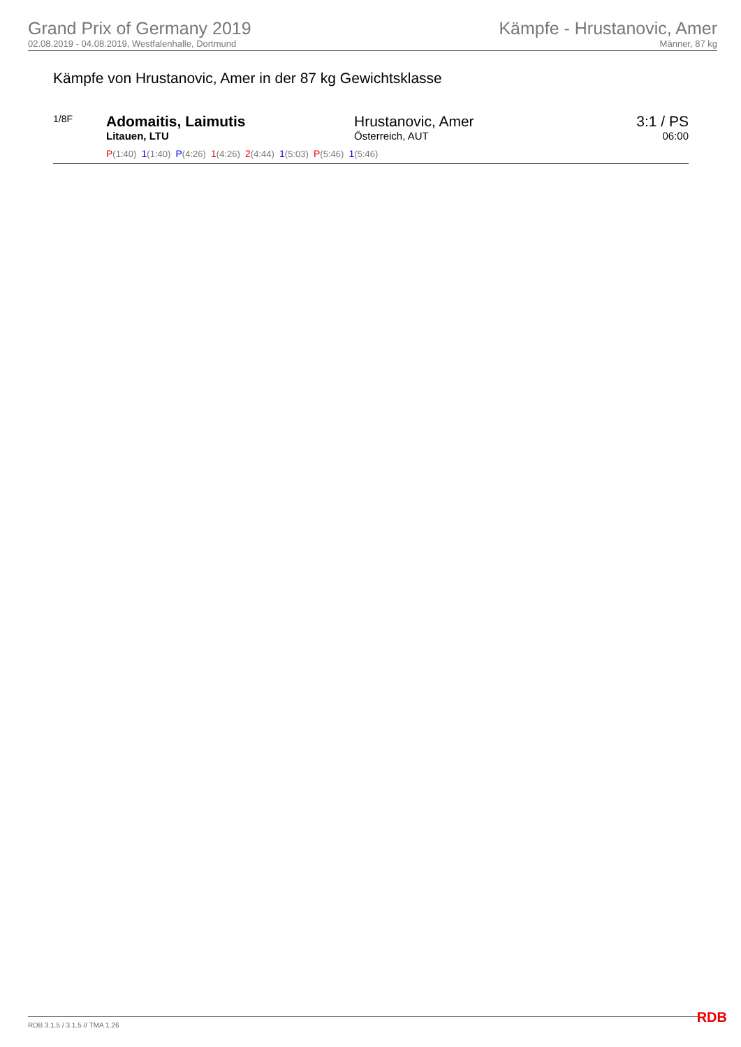Grand Prix of Germany 2019
02.08.2019 - 04.08.2019, Westfalenhalle, Dortmund
Kämpfe - Hrustanovic, Amer
Männer, 87 kg
Kämpfe von Hrustanovic, Amer in der 87 kg Gewichtsklasse
| 1/8F | Adomaitis, Laimutis Litauen, LTU | Hrustanovic, Amer Österreich, AUT | 3:1 / PS 06:00 |
| | P (1:40) 1 (1:40) P (4:26) 1 (4:26) 2 (4:44) 1 (5:03) P (5:46) 1 (5:46) | | |
RDB 3.1.5 / 3.1.5 // TMA 1.26 RDB